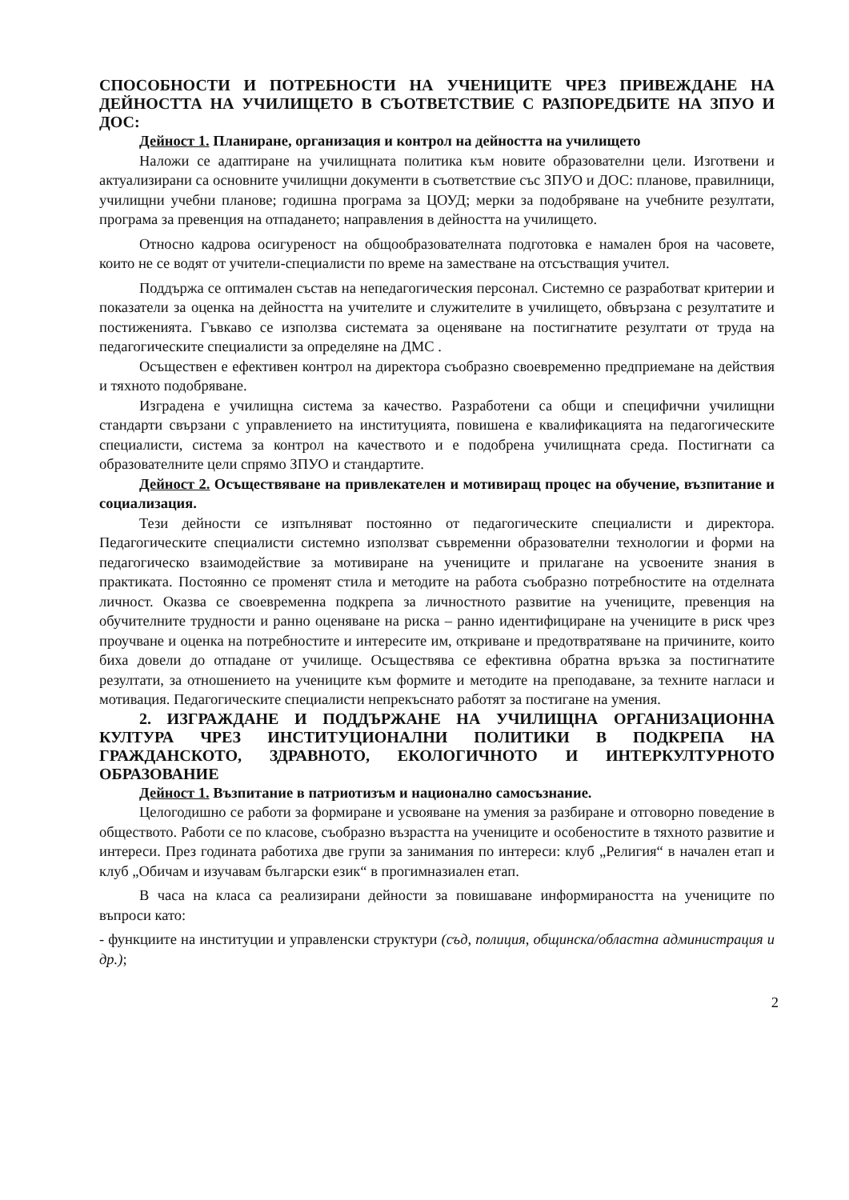СПОСОБНОСТИ И ПОТРЕБНОСТИ НА УЧЕНИЦИТЕ ЧРЕЗ ПРИВЕЖДАНЕ НА ДЕЙНОСТТА НА УЧИЛИЩЕТО В СЪОТВЕТСТВИЕ С РАЗПОРЕДБИТЕ НА ЗПУО И ДОС:
Дейност 1. Планиране, организация и контрол на дейността на училището
Наложи се адаптиране на училищната политика към новите образователни цели. Изготвени и актуализирани са основните училищни документи в съответствие със ЗПУО и ДОС: планове, правилници, училищни учебни планове; годишна програма за ЦОУД; мерки за подобряване на учебните резултати, програма за превенция на отпадането; направления в дейността на училището.
Относно кадрова осигуреност на общообразователната подготовка е намален броя на часовете, които не се водят от учители-специалисти по време на заместване на отсъстващия учител.
Поддържа се оптимален състав на непедагогическия персонал. Системно се разработват критерии и показатели за оценка на дейността на учителите и служителите в училището, обвързана с резултатите и постиженията. Гъвкаво се използва системата за оценяване на постигнатите резултати от труда на педагогическите специалисти за определяне на ДМС .
Осъществен е ефективен контрол на директора съобразно своевременно предприемане на действия и тяхното подобряване.
Изградена е училищна система за качество. Разработени са общи и специфични училищни стандарти свързани с управлението на институцията, повишена е квалификацията на педагогическите специалисти, система за контрол на качеството и е подобрена училищната среда. Постигнати са образователните цели спрямо ЗПУО и стандартите.
Дейност 2. Осъществяване на привлекателен и мотивиращ процес на обучение, възпитание и социализация.
Тези дейности се изпълняват постоянно от педагогическите специалисти и директора. Педагогическите специалисти системно използват съвременни образователни технологии и форми на педагогическо взаимодействие за мотивиране на учениците и прилагане на усвоените знания в практиката. Постоянно се променят стила и методите на работа съобразно потребностите на отделната личност. Оказва се своевременна подкрепа за личностното развитие на учениците, превенция на обучителните трудности и ранно оценяване на риска – ранно идентифициране на учениците в риск чрез проучване и оценка на потребностите и интересите им, откриване и предотвратяване на причините, които биха довели до отпадане от училище. Осъществява се ефективна обратна връзка за постигнатите резултати, за отношението на учениците към формите и методите на преподаване, за техните нагласи и мотивация. Педагогическите специалисти непрекъснато работят за постигане на умения.
2. ИЗГРАЖДАНЕ И ПОДДЪРЖАНЕ НА УЧИЛИЩНА ОРГАНИЗАЦИОННА КУЛТУРА ЧРЕЗ ИНСТИТУЦИОНАЛНИ ПОЛИТИКИ В ПОДКРЕПА НА ГРАЖДАНСКОТО, ЗДРАВНОТО, ЕКОЛОГИЧНОТО И ИНТЕРКУЛТУРНОТО ОБРАЗОВАНИЕ
Дейност 1. Възпитание в патриотизъм и национално самосъзнание.
Целогодишно се работи за формиране и усвояване на умения за разбиране и отговорно поведение в обществото. Работи се по класове, съобразно възрастта на учениците и особеностите в тяхното развитие и интереси. През годината работиха две групи за занимания по интереси: клуб „Религия“ в начален етап и клуб „Обичам и изучавам български език“ в прогимназиален етап.
В часа на класа са реализирани дейности за повишаване информираността на учениците по въпроси като:
- функциите на институции и управленски структури (съд, полиция, общинска/областна администрация и др.);
2